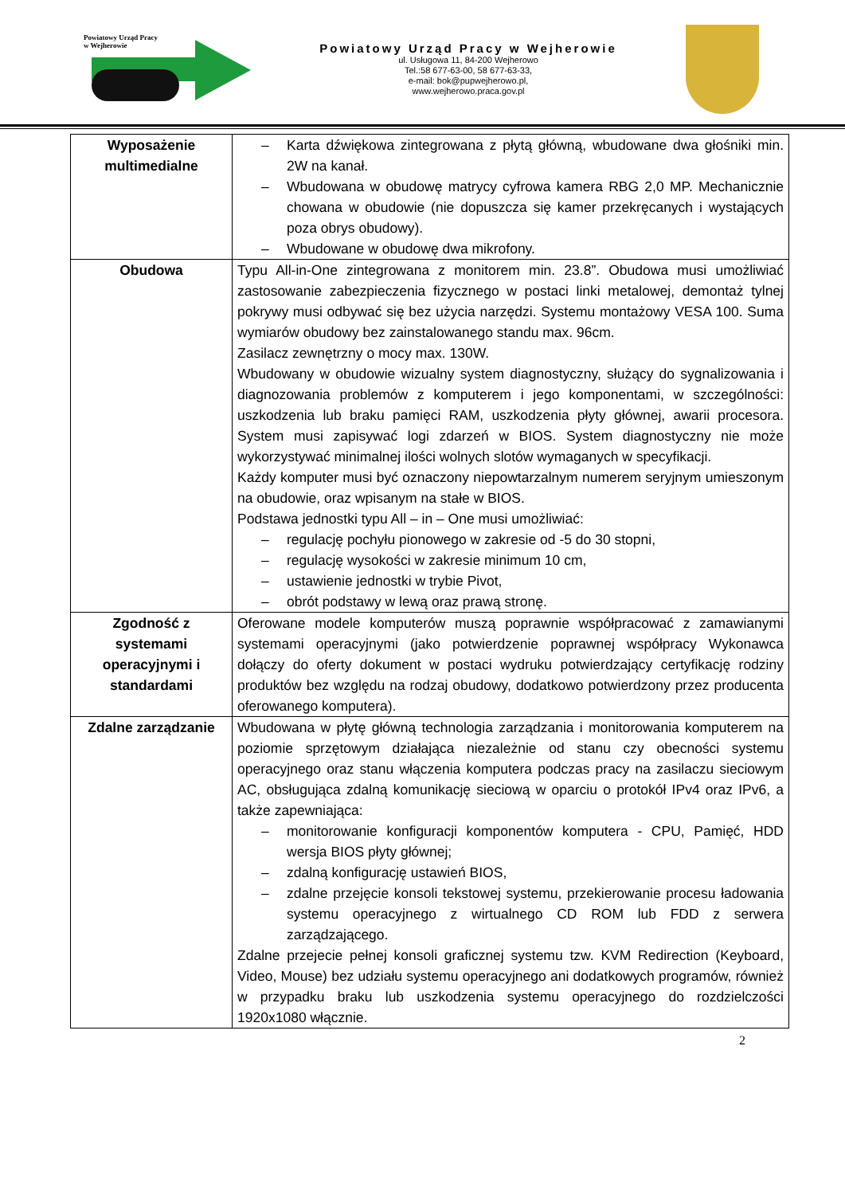Powiatowy Urząd Pracy
w Wejherowie
Powiatowy Urząd Pracy w Wejherowie
ul. Usługowa 11, 84-200 Wejherowo
Tel.:58 677-63-00, 58 677-63-33,
e-mail: bok@pupwejherowo.pl,
www.wejherowo.praca.gov.pl
| Wyposażenie multimedialne | – Karta dźwiękowa zintegrowana z płytą główną, wbudowane dwa głośniki min. 2W na kanał. – Wbudowana w obudowę matrycy cyfrowa kamera RBG 2,0 MP. Mechanicznie chowana w obudowie (nie dopuszcza się kamer przekręcanych i wystających poza obrys obudowy). – Wbudowane w obudowę dwa mikrofony. |
| Obudowa | Typu All-in-One zintegrowana z monitorem min. 23.8”. Obudowa musi umożliwiać zastosowanie zabezpieczenia fizycznego w postaci linki metalowej, demontaż tylnej pokrywy musi odbywać się bez użycia narzędzi. Systemu montażowy VESA 100. Suma wymiarów obudowy bez zainstalowanego standu max. 96cm. Zasilacz zewnętrzny o mocy max. 130W. Wbudowany w obudowie wizualny system diagnostyczny, służący do sygnalizowania i diagnozowania problemów z komputerem i jego komponentami, w szczególności: uszkodzenia lub braku pamięci RAM, uszkodzenia płyty głównej, awarii procesora. System musi zapisywać logi zdarzeń w BIOS. System diagnostyczny nie może wykorzystywać minimalnej ilości wolnych slotów wymaganych w specyfikacji. Każdy komputer musi być oznaczony niepowtarzalnym numerem seryjnym umieszonym na obudowie, oraz wpisanym na stałe w BIOS. Podstawa jednostki typu All – in – One musi umożliwiać: – regulację pochyłu pionowego w zakresie od -5 do 30 stopni, – regulację wysokości w zakresie minimum 10 cm, – ustawienie jednostki w trybie Pivot, – obrót podstawy w lewą oraz prawą stronę. |
| Zgodność z systemami operacyjnymi i standardami | Oferowane modele komputerów muszą poprawnie współpracować z zamawianymi systemami operacyjnymi (jako potwierdzenie poprawnej współpracy Wykonawca dołączy do oferty dokument w postaci wydruku potwierdzający certyfikację rodziny produktów bez względu na rodzaj obudowy, dodatkowo potwierdzony przez producenta oferowanego komputera). |
| Zdalne zarządzanie | Wbudowana w płytę główną technologia zarządzania i monitorowania komputerem na poziomie sprzętowym działająca niezależnie od stanu czy obecności systemu operacyjnego oraz stanu włączenia komputera podczas pracy na zasilaczu sieciowym AC, obsługująca zdalną komunikację sieciową w oparciu o protokół IPv4 oraz IPv6, a także zapewniająca: – monitorowanie konfiguracji komponentów komputera - CPU, Pamięć, HDD wersja BIOS płyty głównej; – zdalną konfigurację ustawień BIOS, – zdalne przejęcie konsoli tekstowej systemu, przekierowanie procesu ładowania systemu operacyjnego z wirtualnego CD ROM lub FDD z serwera zarządzającego. Zdalne przejecie pełnej konsoli graficznej systemu tzw. KVM Redirection (Keyboard, Video, Mouse) bez udziału systemu operacyjnego ani dodatkowych programów, również w przypadku braku lub uszkodzenia systemu operacyjnego do rozdzielczości 1920x1080 włącznie. |
2